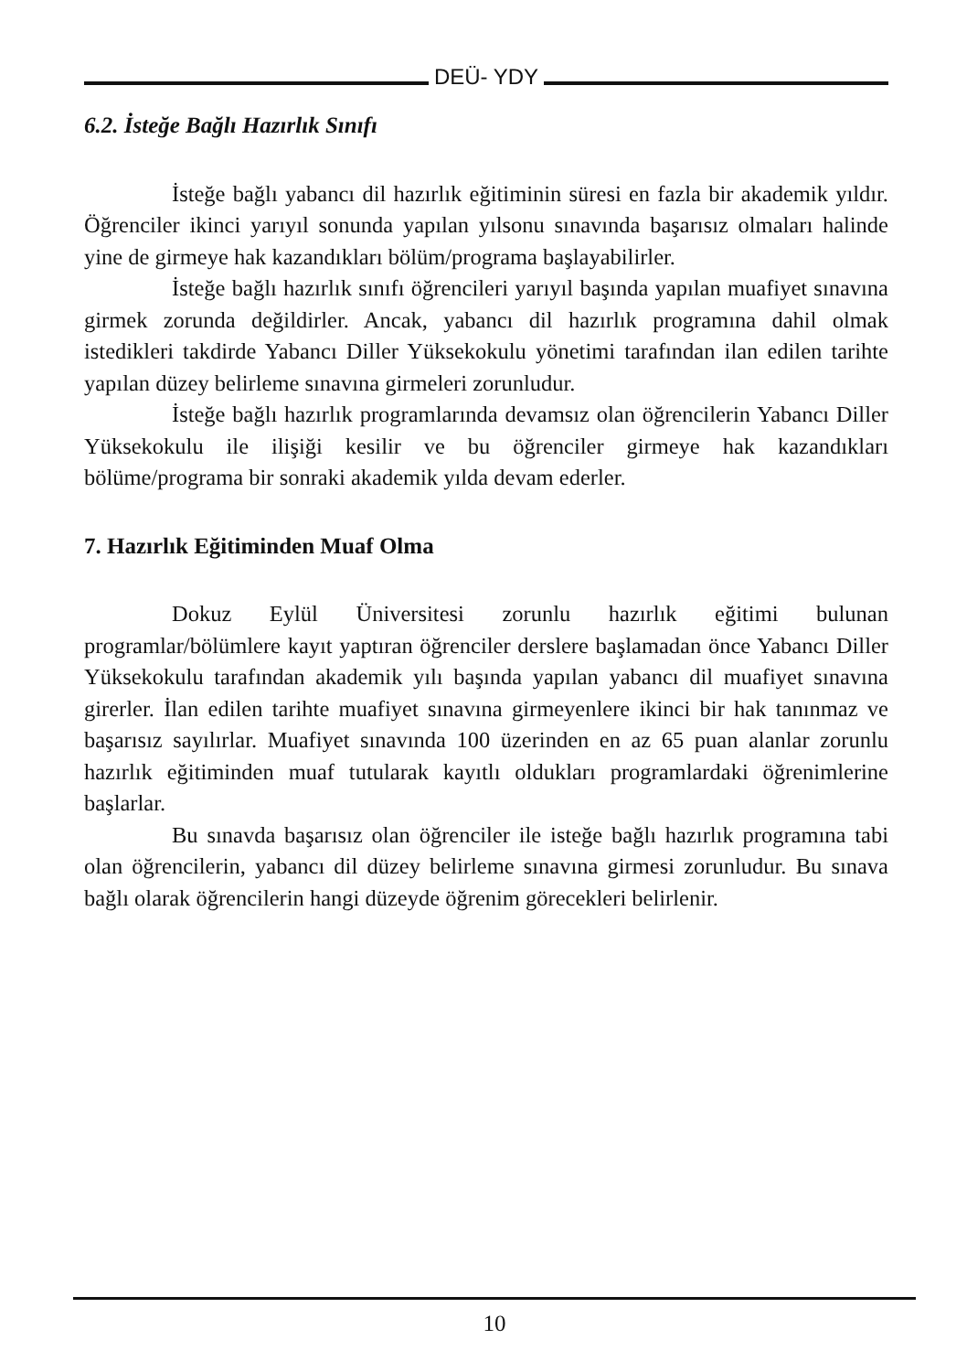DEÜ- YDY
6.2. İsteğe Bağlı Hazırlık Sınıfı
İsteğe bağlı yabancı dil hazırlık eğitiminin süresi en fazla bir akademik yıldır. Öğrenciler ikinci yarıyıl sonunda yapılan yılsonu sınavında başarısız olmaları halinde yine de girmeye hak kazandıkları bölüm/programa başlayabilirler.
İsteğe bağlı hazırlık sınıfı öğrencileri yarıyıl başında yapılan muafiyet sınavına girmek zorunda değildirler. Ancak, yabancı dil hazırlık programına dahil olmak istedikleri takdirde Yabancı Diller Yüksekokulu yönetimi tarafından ilan edilen tarihte yapılan düzey belirleme sınavına girmeleri zorunludur.
İsteğe bağlı hazırlık programlarında devamsız olan öğrencilerin Yabancı Diller Yüksekokulu ile ilişiği kesilir ve bu öğrenciler girmeye hak kazandıkları bölüme/programa bir sonraki akademik yılda devam ederler.
7. Hazırlık Eğitiminden Muaf Olma
Dokuz Eylül Üniversitesi zorunlu hazırlık eğitimi bulunan programlar/bölümlere kayıt yaptıran öğrenciler derslere başlamadan önce Yabancı Diller Yüksekokulu tarafından akademik yılı başında yapılan yabancı dil muafiyet sınavına girerler. İlan edilen tarihte muafiyet sınavına girmeyenlere ikinci bir hak tanınmaz ve başarısız sayılırlar. Muafiyet sınavında 100 üzerinden en az 65 puan alanlar zorunlu hazırlık eğitiminden muaf tutularak kayıtlı oldukları programlardaki öğrenimlerine başlarlar.
Bu sınavda başarısız olan öğrenciler ile isteğe bağlı hazırlık programına tabi olan öğrencilerin, yabancı dil düzey belirleme sınavına girmesi zorunludur. Bu sınava bağlı olarak öğrencilerin hangi düzeyde öğrenim görecekleri belirlenir.
10